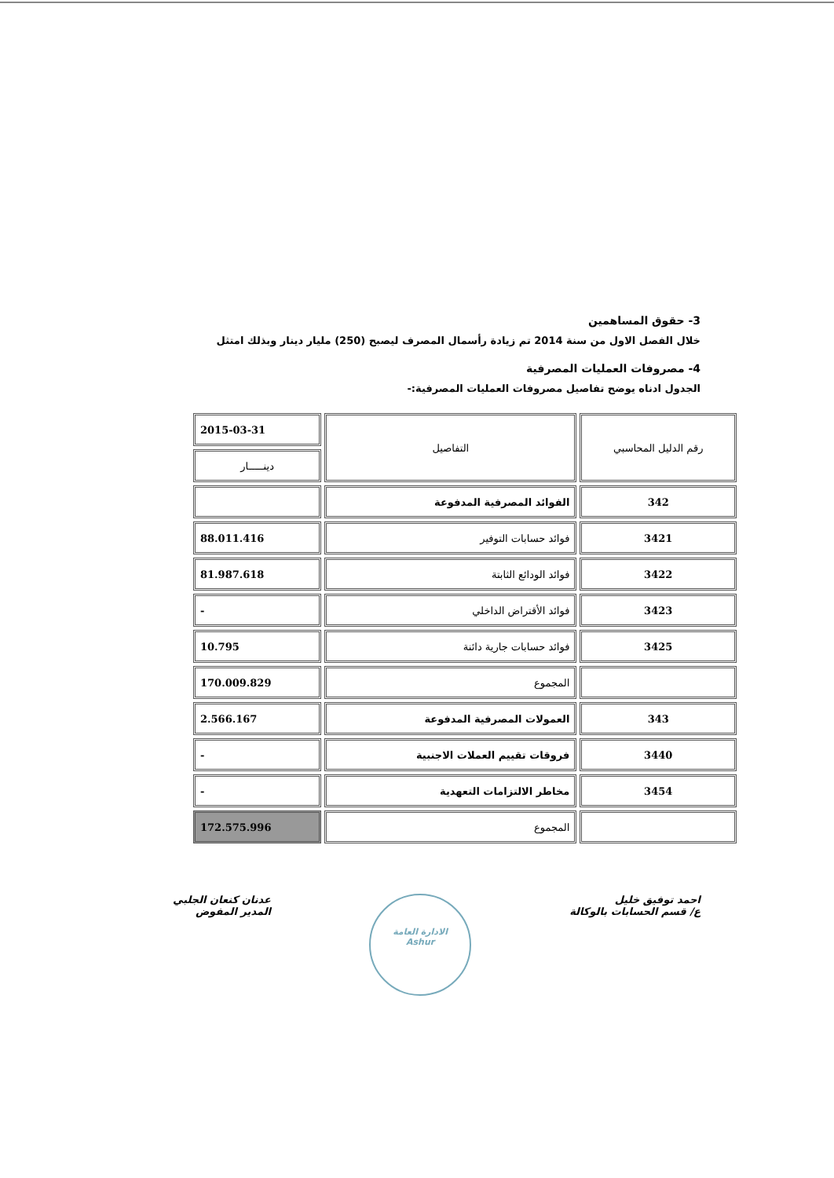3- حقوق المساهمين
خلال الفصل الاول من سنة 2014 تم زيادة رأسمال المصرف ليصبح (250) مليار دينار وبذلك امتثل
4- مصروفات العمليات المصرفية
الجدول ادناه يوضح تفاصيل مصروفات العمليات المصرفية:-
| رقم الدليل المحاسبي | التفاصيل | 2015-03-31 |
| --- | --- | --- |
| | | دينـــــار |
| 342 | الفوائد المصرفية المدفوعة | |
| 3421 | فوائد حسابات التوفير | 88.011.416 |
| 3422 | فوائد الودائع الثابتة | 81.987.618 |
| 3423 | فوائد الأقتراض الداخلي | - |
| 3425 | فوائد حسابات جارية دائنة | 10.795 |
| | المجموع | 170.009.829 |
| 343 | العمولات المصرفية المدفوعة | 2.566.167 |
| 3440 | فروقات تقييم العملات الاجنبية | - |
| 3454 | مخاطر الالتزامات التعهدية | - |
| | المجموع | 172.575.996 |
احمد توفيق خليل
ع/ قسم الحسابات بالوكالة
الادارة العامة
Ashur
عدنان كنعان الجلبي
المدير المفوض